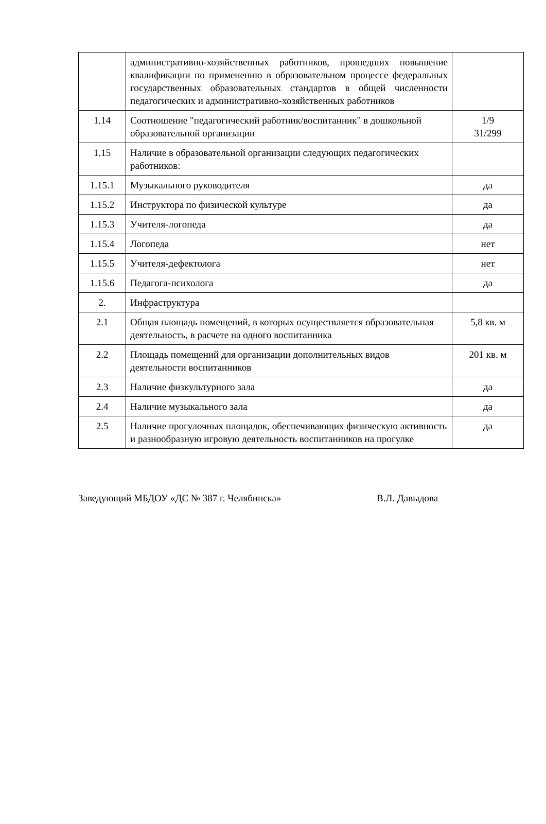| | административно-хозяйственных работников, прошедших повышение квалификации по применению в образовательном процессе федеральных государственных образовательных стандартов в общей численности педагогических и административно-хозяйственных работников | |
| 1.14 | Соотношение "педагогический работник/воспитанник" в дошкольной образовательной организации | 1/9 31/299 |
| 1.15 | Наличие в образовательной организации следующих педагогических работников: | |
| 1.15.1 | Музыкального руководителя | да |
| 1.15.2 | Инструктора по физической культуре | да |
| 1.15.3 | Учителя-логопеда | да |
| 1.15.4 | Логопеда | нет |
| 1.15.5 | Учителя-дефектолога | нет |
| 1.15.6 | Педагога-психолога | да |
| 2. | Инфраструктура | |
| 2.1 | Общая площадь помещений, в которых осуществляется образовательная деятельность, в расчете на одного воспитанника | 5,8 кв. м |
| 2.2 | Площадь помещений для организации дополнительных видов деятельности воспитанников | 201 кв. м |
| 2.3 | Наличие физкультурного зала | да |
| 2.4 | Наличие музыкального зала | да |
| 2.5 | Наличие прогулочных площадок, обеспечивающих физическую активность и разнообразную игровую деятельность воспитанников на прогулке | да |
Заведующий МБДОУ «ДС № 387 г. Челябинска» В.Л. Давыдова